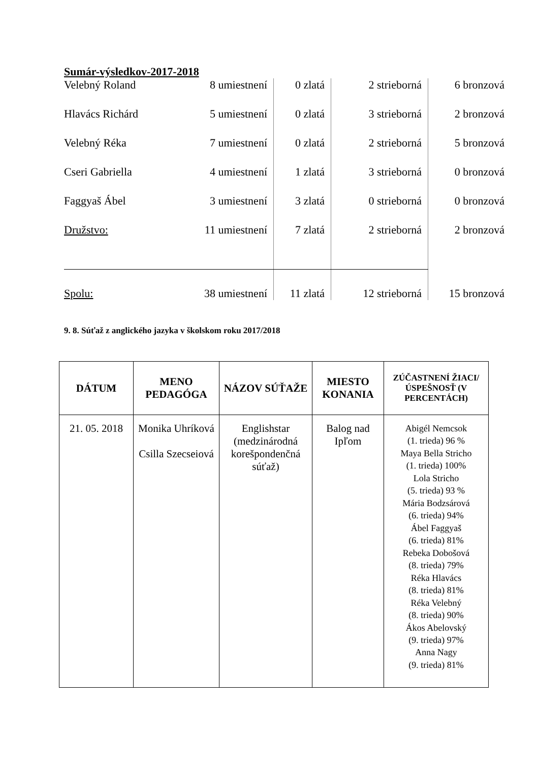Sumár-výsledkov-2017-2018
| Velebný Roland | 8 umiestnení | 0 zlatá | 2 strieborná | 6 bronzová |
| Hlavács Richárd | 5 umiestnení | 0 zlatá | 3 strieborná | 2 bronzová |
| Velebný Réka | 7 umiestnení | 0 zlatá | 2 strieborná | 5 bronzová |
| Cseri Gabriella | 4 umiestnení | 1 zlatá | 3 strieborná | 0 bronzová |
| Faggyaš Ábel | 3 umiestnení | 3 zlatá | 0 strieborná | 0 bronzová |
| Družstvo: | 11 umiestnení | 7 zlatá | 2 strieborná | 2 bronzová |
| Spolu: | 38 umiestnení | 11 zlatá | 12 strieborná | 15 bronzová |
9. 8. Súťaž z anglického jazyka v školskom roku 2017/2018
| DÁTUM | MENO PEDAGÓGA | NÁZOV SÚŤAŽE | MIESTO KONANIA | ZÚČASTNENÍ ŽIACI/ÚSPEŠNOSŤ (V PERCENTÁCH) |
| --- | --- | --- | --- | --- |
| 21. 05. 2018 | Monika Uhríková Csilla Szecseiová | Englishstar (medzinárodná korešpondenčná súťaž) | Balog nad Ipľom | Abigél Nemcsok (1. trieda) 96 % Maya Bella Stricho (1. trieda) 100% Lola Stricho (5. trieda) 93 % Mária Bodzsárová (6. trieda) 94% Ábel Faggyaš (6. trieda) 81% Rebeka Dobošová (8. trieda) 79% Réka Hlavács (8. trieda) 81% Réka Velebný (8. trieda) 90% Ákos Abelovský (9. trieda) 97% Anna Nagy (9. trieda) 81% |